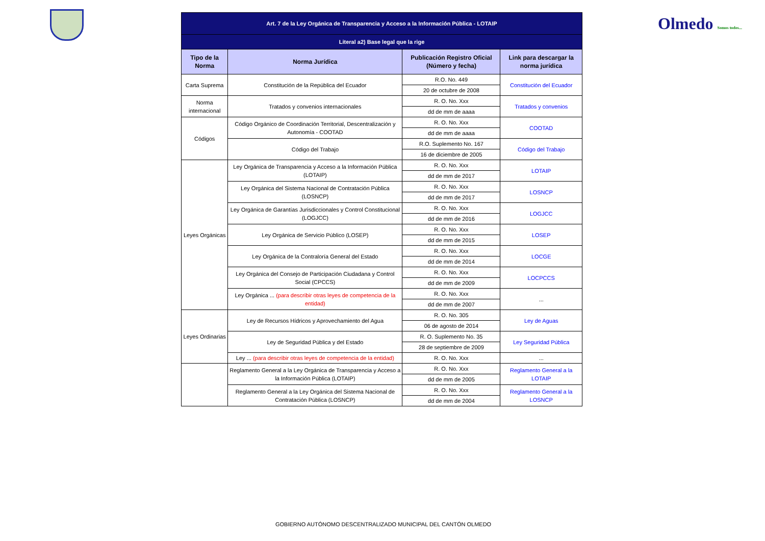Olmedo Somos todos...
| Art. 7 de la Ley Orgánica de Transparencia y Acceso a la Información Pública - LOTAIP | | | |
| Literal a2) Base legal que la rige | | | |
| Tipo de la Norma | Norma Jurídica | Publicación Registro Oficial (Número y fecha) | Link para descargar la norma jurídica |
| Carta Suprema | Constitución de la República del Ecuador | R.O. No. 449 | Constitución del Ecuador |
| | | 20 de octubre de 2008 | |
| Norma internacional | Tratados y convenios internacionales | R. O. No. Xxx | Tratados y convenios |
| | | dd de mm de aaaa | |
| Códigos | Código Orgánico de Coordinación Territorial, Descentralización y Autonomía - COOTAD | R. O. No. Xxx | COOTAD |
| | | dd de mm de aaaa | |
| | Código del Trabajo | R.O. Suplemento No. 167 | Código del Trabajo |
| | | 16 de diciembre de 2005 | |
| Leyes Orgánicas | Ley Orgánica de Transparencia y Acceso a la Información Pública (LOTAIP) | R. O. No. Xxx | LOTAIP |
| | | dd de mm de 2017 | |
| | Ley Orgánica del Sistema Nacional de Contratación Pública (LOSNCP) | R. O. No. Xxx | LOSNCP |
| | | dd de mm de 2017 | |
| | Ley Orgánica de Garantías Jurisdiccionales y Control Constitucional (LOGJCC) | R. O. No. Xxx | LOGJCC |
| | | dd de mm de 2016 | |
| | Ley Orgánica de Servicio Público (LOSEP) | R. O. No. Xxx | LOSEP |
| | | dd de mm de 2015 | |
| | Ley Orgánica de la Contraloría General del Estado | R. O. No. Xxx | LOCGE |
| | | dd de mm de 2014 | |
| | Ley Orgánica del Consejo de Participación Ciudadana y Control Social (CPCCS) | R. O. No. Xxx | LOCPCCS |
| | | dd de mm de 2009 | |
| | Ley Orgánica ... (para describir otras leyes de competencia de la entidad) | R. O. No. Xxx | ... |
| | | dd de mm de 2007 | |
| Leyes Ordinarias | Ley de Recursos Hídricos y Aprovechamiento del Agua | R. O. No. 305 | Ley de Aguas |
| | | 06 de agosto de 2014 | |
| | Ley de Seguridad Pública y del Estado | R. O. Suplemento No. 35 | Ley Seguridad Pública |
| | | 28 de septiembre de 2009 | |
| | Ley ... (para describir otras leyes de competencia de la entidad) | R. O. No. Xxx | ... |
| | Reglamento General a la Ley Orgánica de Transparencia y Acceso a la Información Pública (LOTAIP) | R. O. No. Xxx | Reglamento General a la LOTAIP |
| | | dd de mm de 2005 | |
| | Reglamento General a la Ley Orgánica del Sistema Nacional de Contratación Pública (LOSNCP) | R. O. No. Xxx | Reglamento General a la LOSNCP |
| | | dd de mm de 2004 | |
GOBIERNO AUTÓNOMO DESCENTRALIZADO MUNICIPAL DEL CANTÓN OLMEDO